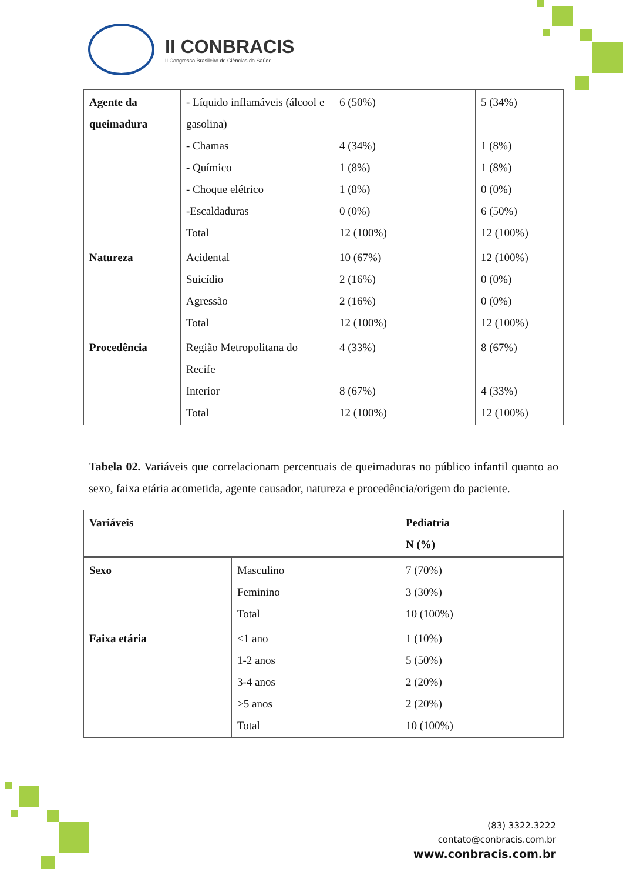II CONBRACIS
II Congresso Brasileiro de Ciências da Saúde
| Agente da queimadura | - Líquido inflamáveis (álcool e gasolina) - Chamas - Químico - Choque elétrico -Escaldaduras Total | 6 (50%) 4 (34%) 1 (8%) 1 (8%) 0 (0%) 12 (100%) | 5 (34%) 1 (8%) 1 (8%) 0 (0%) 6 (50%) 12 (100%) |
| Natureza | Acidental Suicídio Agressão Total | 10 (67%) 2 (16%) 2 (16%) 12 (100%) | 12 (100%) 0 (0%) 0 (0%) 12 (100%) |
| Procedência | Região Metropolitana do Recife Interior Total | 4 (33%) 8 (67%) 12 (100%) | 8 (67%) 4 (33%) 12 (100%) |
Tabela 02. Variáveis que correlacionam percentuais de queimaduras no público infantil quanto ao sexo, faixa etária acometida, agente causador, natureza e procedência/origem do paciente.
| Variáveis | | Pediatria N (%) |
| --- | --- | --- |
| Sexo | Masculino Feminino Total | 7 (70%) 3 (30%) 10 (100%) |
| Faixa etária | <1 ano 1-2 anos 3-4 anos >5 anos Total | 1 (10%) 5 (50%) 2 (20%) 2 (20%) 10 (100%) |
(83) 3322.3222
contato@conbracis.com.br
www.conbracis.com.br